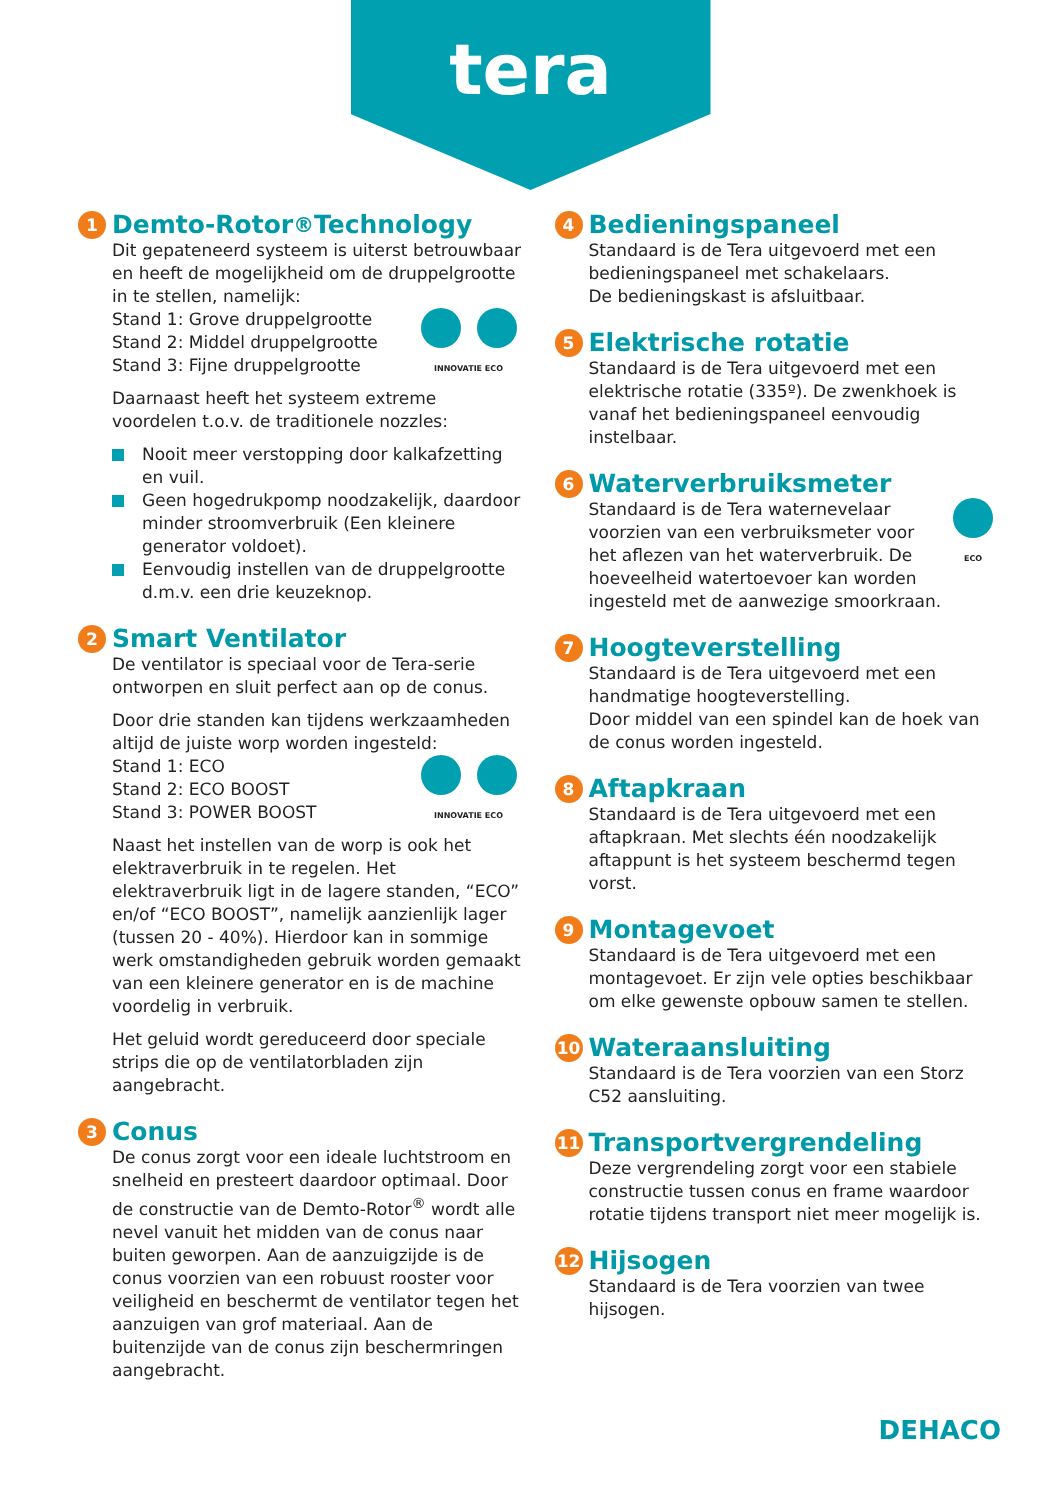tera
1 Demto-Rotor<sup>®</sup> Technology
Dit gepateneerd systeem is uiterst betrouwbaar en heeft de mogelijkheid om de druppelgrootte in te stellen, namelijk:
INNOVATIE ECO Stand 1: Grove druppelgrootte
Stand 2: Middel druppelgrootte
Stand 3: Fijne druppelgrootte
Daarnaast heeft het systeem extreme voordelen t.o.v. de traditionele nozzles:
Nooit meer verstopping door kalkafzetting en vuil.
Geen hogedrukpomp noodzakelijk, daardoor minder stroomverbruik (Een kleinere generator voldoet).
Eenvoudig instellen van de druppelgrootte d.m.v. een drie keuzeknop.
2 Smart Ventilator
De ventilator is speciaal voor de Tera-serie ontworpen en sluit perfect aan op de conus.
Door drie standen kan tijdens werkzaamheden altijd de juiste worp worden ingesteld:
INNOVATIE ECO Stand 1: ECO
Stand 2: ECO BOOST
Stand 3: POWER BOOST
Naast het instellen van de worp is ook het elektraverbruik in te regelen. Het elektraverbruik ligt in de lagere standen, “ECO” en/of “ECO BOOST”, namelijk aanzienlijk lager (tussen 20 - 40%). Hierdoor kan in sommige werk omstandigheden gebruik worden gemaakt van een kleinere generator en is de machine voordelig in verbruik.
Het geluid wordt gereduceerd door speciale strips die op de ventilatorbladen zijn aangebracht.
3 Conus
De conus zorgt voor een ideale luchtstroom en snelheid en presteert daardoor optimaal. Door de constructie van de Demto-Rotor<sup>®</sup> wordt alle nevel vanuit het midden van de conus naar buiten geworpen. Aan de aanzuigzijde is de conus voorzien van een robuust rooster voor veiligheid en beschermt de ventilator tegen het aanzuigen van grof materiaal. Aan de buitenzijde van de conus zijn beschermringen aangebracht.
4 Bedieningspaneel
Standaard is de Tera uitgevoerd met een bedieningspaneel met schakelaars.
De bedieningskast is afsluitbaar.
5 Elektrische rotatie
Standaard is de Tera uitgevoerd met een elektrische rotatie (335º). De zwenkhoek is vanaf het bedieningspaneel eenvoudig instelbaar.
6 Waterverbruiksmeter
ECO Standaard is de Tera waternevelaar voorzien van een verbruiksmeter voor het aflezen van het waterverbruik. De hoeveelheid watertoevoer kan worden ingesteld met de aanwezige smoorkraan.
7 Hoogteverstelling
Standaard is de Tera uitgevoerd met een handmatige hoogteverstelling.
Door middel van een spindel kan de hoek van de conus worden ingesteld.
8 Aftapkraan
Standaard is de Tera uitgevoerd met een aftapkraan. Met slechts één noodzakelijk aftappunt is het systeem beschermd tegen vorst.
9 Montagevoet
Standaard is de Tera uitgevoerd met een montagevoet. Er zijn vele opties beschikbaar om elke gewenste opbouw samen te stellen.
10 Wateraansluiting
Standaard is de Tera voorzien van een Storz C52 aansluiting.
11 Transportvergrendeling
Deze vergrendeling zorgt voor een stabiele constructie tussen conus en frame waardoor rotatie tijdens transport niet meer mogelijk is.
12 Hijsogen
Standaard is de Tera voorzien van twee hijsogen.
DEHACO